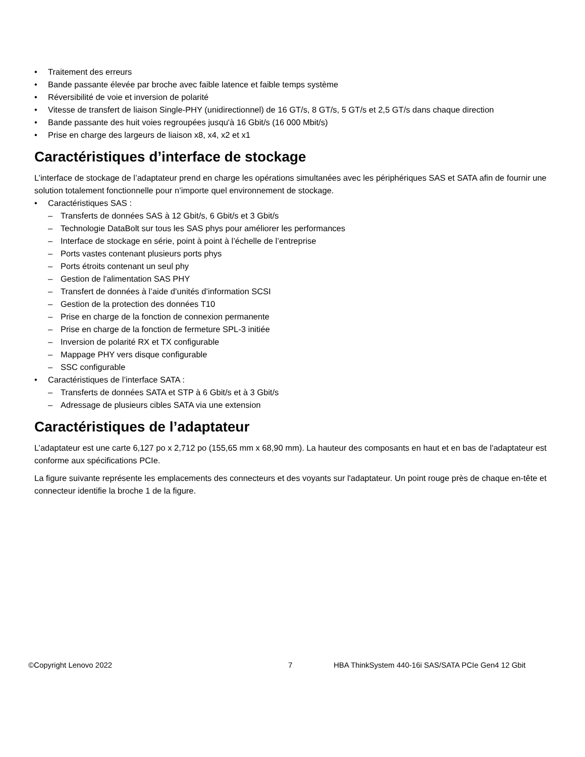• Traitement des erreurs
• Bande passante élevée par broche avec faible latence et faible temps système
• Réversibilité de voie et inversion de polarité
• Vitesse de transfert de liaison Single-PHY (unidirectionnel) de 16 GT/s, 8 GT/s, 5 GT/s et 2,5 GT/s dans chaque direction
• Bande passante des huit voies regroupées jusqu'à 16 Gbit/s (16 000 Mbit/s)
• Prise en charge des largeurs de liaison x8, x4, x2 et x1
Caractéristiques d’interface de stockage
L’interface de stockage de l’adaptateur prend en charge les opérations simultanées avec les périphériques SAS et SATA afin de fournir une solution totalement fonctionnelle pour n’importe quel environnement de stockage.
• Caractéristiques SAS :
– Transferts de données SAS à 12 Gbit/s, 6 Gbit/s et 3 Gbit/s
– Technologie DataBolt sur tous les SAS phys pour améliorer les performances
– Interface de stockage en série, point à point à l’échelle de l’entreprise
– Ports vastes contenant plusieurs ports phys
– Ports étroits contenant un seul phy
– Gestion de l'alimentation SAS PHY
– Transfert de données à l’aide d’unités d’information SCSI
– Gestion de la protection des données T10
– Prise en charge de la fonction de connexion permanente
– Prise en charge de la fonction de fermeture SPL-3 initiée
– Inversion de polarité RX et TX configurable
– Mappage PHY vers disque configurable
– SSC configurable
• Caractéristiques de l’interface SATA :
– Transferts de données SATA et STP à 6 Gbit/s et à 3 Gbit/s
– Adressage de plusieurs cibles SATA via une extension
Caractéristiques de l’adaptateur
L’adaptateur est une carte 6,127 po x 2,712 po (155,65 mm x 68,90 mm). La hauteur des composants en haut et en bas de l'adaptateur est conforme aux spécifications PCIe.
La figure suivante représente les emplacements des connecteurs et des voyants sur l'adaptateur. Un point rouge près de chaque en-tête et connecteur identifie la broche 1 de la figure.
©Copyright Lenovo 2022 7 HBA ThinkSystem 440-16i SAS/SATA PCIe Gen4 12 Gbit